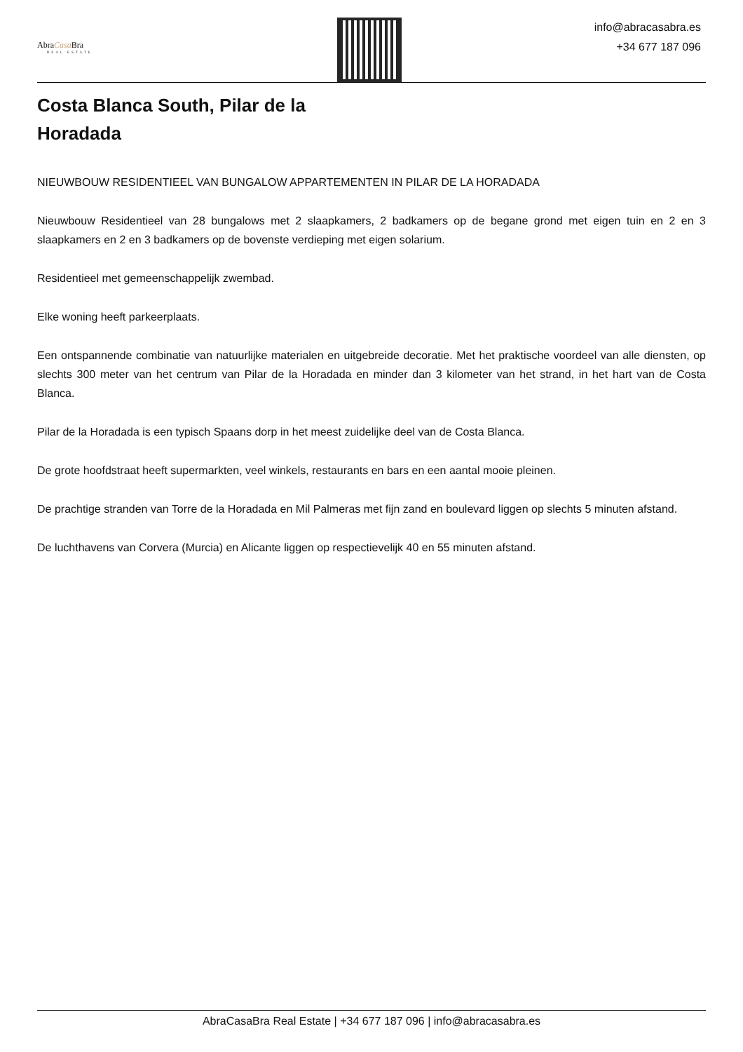AbraCasa Bra
REAL ESTATE
info@abracasabra.es
+34 677 187 096
Costa Blanca South, Pilar de la Horadada
NIEUWBOUW RESIDENTIEEL VAN BUNGALOW APPARTEMENTEN IN PILAR DE LA HORADADA
Nieuwbouw Residentieel van 28 bungalows met 2 slaapkamers, 2 badkamers op de begane grond met eigen tuin en 2 en 3 slaapkamers en 2 en 3 badkamers op de bovenste verdieping met eigen solarium.
Residentieel met gemeenschappelijk zwembad.
Elke woning heeft parkeerplaats.
Een ontspannende combinatie van natuurlijke materialen en uitgebreide decoratie. Met het praktische voordeel van alle diensten, op slechts 300 meter van het centrum van Pilar de la Horadada en minder dan 3 kilometer van het strand, in het hart van de Costa Blanca.
Pilar de la Horadada is een typisch Spaans dorp in het meest zuidelijke deel van de Costa Blanca.
De grote hoofdstraat heeft supermarkten, veel winkels, restaurants en bars en een aantal mooie pleinen.
De prachtige stranden van Torre de la Horadada en Mil Palmeras met fijn zand en boulevard liggen op slechts 5 minuten afstand.
De luchthavens van Corvera (Murcia) en Alicante liggen op respectievelijk 40 en 55 minuten afstand.
AbraCasaBra Real Estate | +34 677 187 096 | info@abracasabra.es